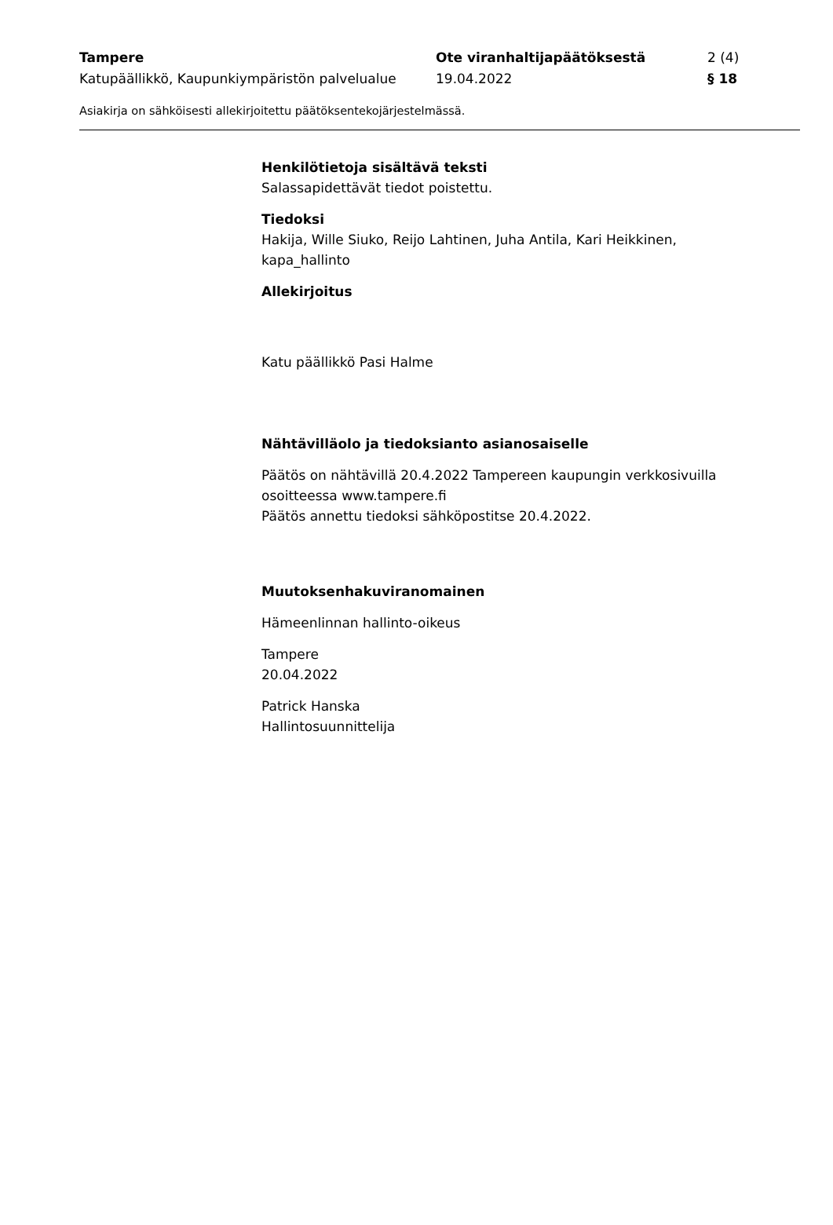Tampere Ote viranhaltijapäätöksestä 2 (4)
Katupäällikkö, Kaupunkiympäristön palvelualue
19.04.2022 § 18
Asiakirja on sähköisesti allekirjoitettu päätöksentekojärjestelmässä.
Henkilötietoja sisältävä teksti
Salassapidettävät tiedot poistettu.
Tiedoksi
Hakija, Wille Siuko, Reijo Lahtinen, Juha Antila, Kari Heikkinen, kapa_hallinto
Allekirjoitus
Katu päällikkö Pasi Halme
Nähtävilläolo ja tiedoksianto asianosaiselle
Päätös on nähtävillä 20.4.2022 Tampereen kaupungin verkkosivuilla osoitteessa www.tampere.fi
Päätös annettu tiedoksi sähköpostitse 20.4.2022.
Muutoksenhakuviranomainen
Hämeenlinnan hallinto-oikeus
Tampere
20.04.2022
Patrick Hanska
Hallintosuunnittelija